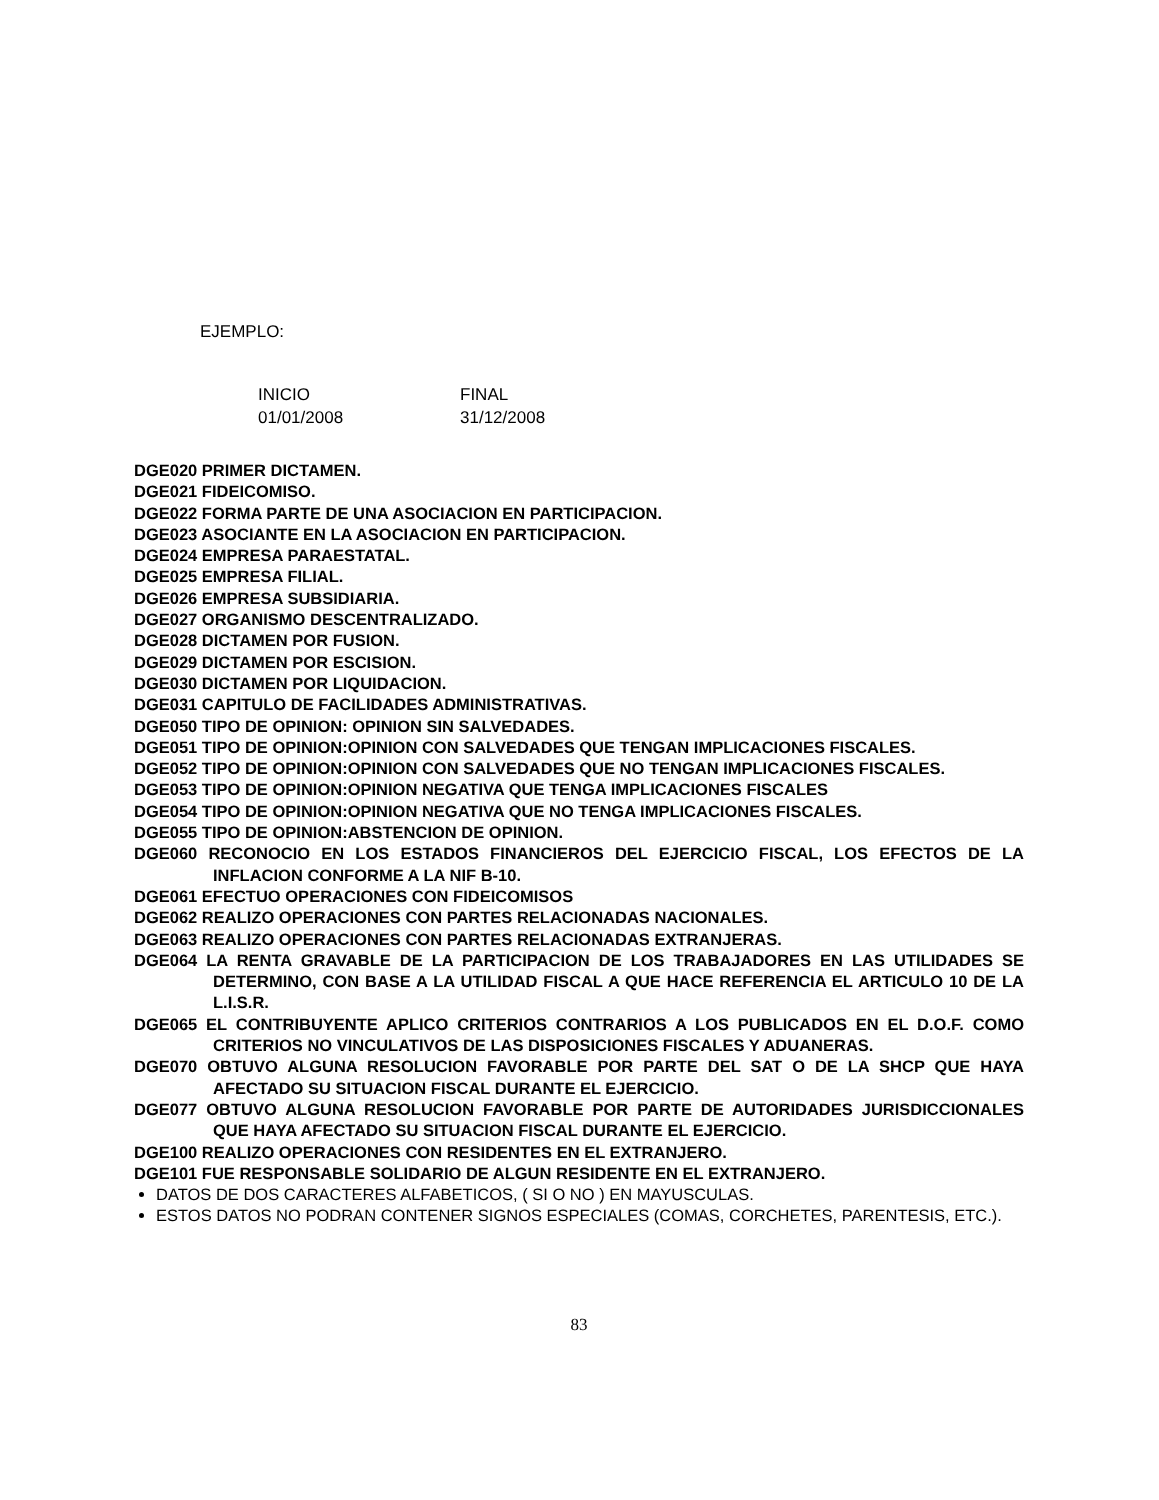EJEMPLO:
| INICIO | FINAL |
| 01/01/2008 | 31/12/2008 |
DGE020 PRIMER DICTAMEN.
DGE021 FIDEICOMISO.
DGE022 FORMA PARTE DE UNA ASOCIACION EN PARTICIPACION.
DGE023 ASOCIANTE EN LA ASOCIACION EN PARTICIPACION.
DGE024 EMPRESA PARAESTATAL.
DGE025 EMPRESA FILIAL.
DGE026 EMPRESA SUBSIDIARIA.
DGE027 ORGANISMO DESCENTRALIZADO.
DGE028 DICTAMEN POR FUSION.
DGE029 DICTAMEN POR ESCISION.
DGE030 DICTAMEN POR LIQUIDACION.
DGE031 CAPITULO DE FACILIDADES ADMINISTRATIVAS.
DGE050 TIPO DE OPINION: OPINION SIN SALVEDADES.
DGE051 TIPO DE OPINION:OPINION CON SALVEDADES QUE TENGAN IMPLICACIONES FISCALES.
DGE052 TIPO DE OPINION:OPINION CON SALVEDADES QUE NO TENGAN IMPLICACIONES FISCALES.
DGE053 TIPO DE OPINION:OPINION NEGATIVA QUE TENGA IMPLICACIONES FISCALES
DGE054 TIPO DE OPINION:OPINION NEGATIVA QUE NO TENGA IMPLICACIONES FISCALES.
DGE055 TIPO DE OPINION:ABSTENCION DE OPINION.
DGE060 RECONOCIO EN LOS ESTADOS FINANCIEROS DEL EJERCICIO FISCAL, LOS EFECTOS DE LA INFLACION CONFORME A LA NIF B-10.
DGE061 EFECTUO OPERACIONES CON FIDEICOMISOS
DGE062 REALIZO OPERACIONES CON PARTES RELACIONADAS NACIONALES.
DGE063 REALIZO OPERACIONES CON PARTES RELACIONADAS EXTRANJERAS.
DGE064 LA RENTA GRAVABLE DE LA PARTICIPACION DE LOS TRABAJADORES EN LAS UTILIDADES SE DETERMINO, CON BASE A LA UTILIDAD FISCAL A QUE HACE REFERENCIA EL ARTICULO 10 DE LA L.I.S.R.
DGE065 EL CONTRIBUYENTE APLICO CRITERIOS CONTRARIOS A LOS PUBLICADOS EN EL D.O.F. COMO CRITERIOS NO VINCULATIVOS DE LAS DISPOSICIONES FISCALES Y ADUANERAS.
DGE070 OBTUVO ALGUNA RESOLUCION FAVORABLE POR PARTE DEL SAT O DE LA SHCP QUE HAYA AFECTADO SU SITUACION FISCAL DURANTE EL EJERCICIO.
DGE077 OBTUVO ALGUNA RESOLUCION FAVORABLE POR PARTE DE AUTORIDADES JURISDICCIONALES QUE HAYA AFECTADO SU SITUACION FISCAL DURANTE EL EJERCICIO.
DGE100 REALIZO OPERACIONES CON RESIDENTES EN EL EXTRANJERO.
DGE101 FUE RESPONSABLE SOLIDARIO DE ALGUN RESIDENTE EN EL EXTRANJERO.
DATOS DE DOS CARACTERES ALFABETICOS, ( SI O NO ) EN MAYUSCULAS.
ESTOS DATOS NO PODRAN CONTENER SIGNOS ESPECIALES (COMAS, CORCHETES, PARENTESIS, ETC.).
83